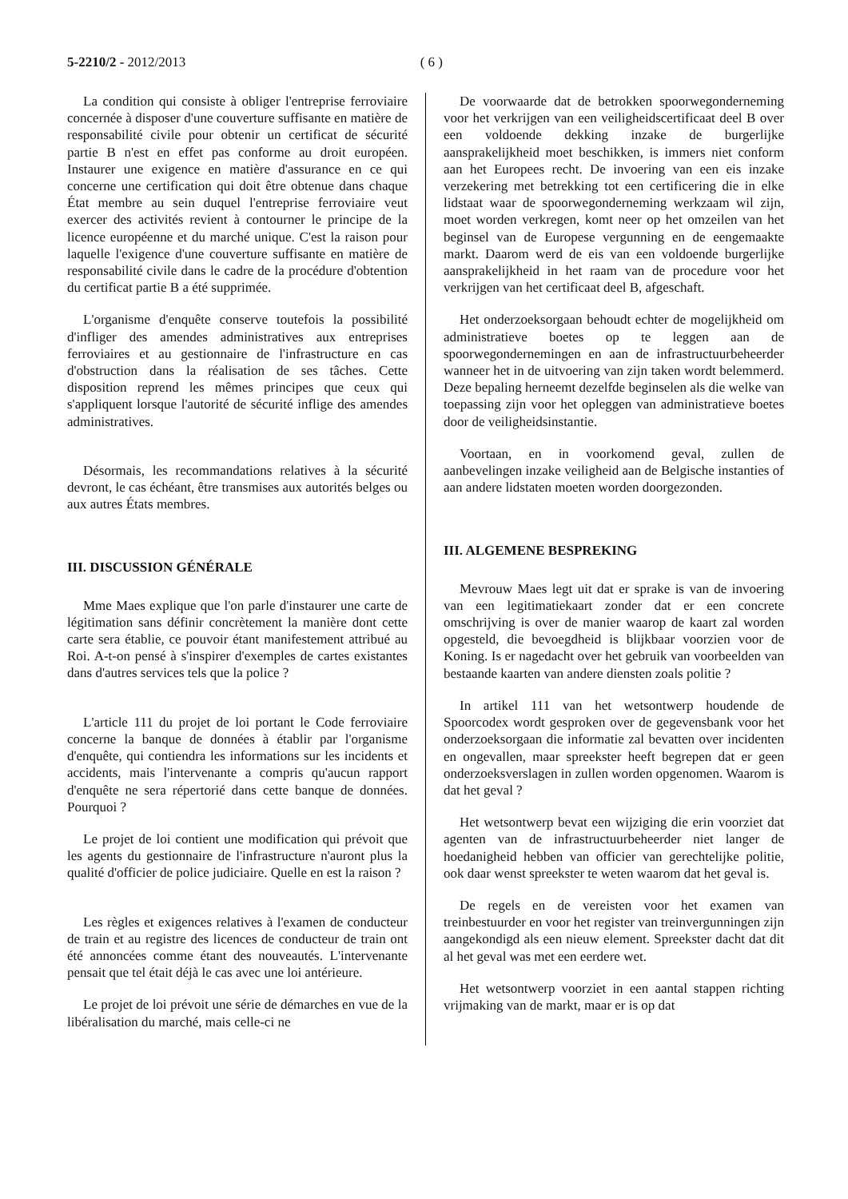5-2210/2 - 2012/2013 ( 6 )
La condition qui consiste à obliger l'entreprise ferroviaire concernée à disposer d'une couverture suffisante en matière de responsabilité civile pour obtenir un certificat de sécurité partie B n'est en effet pas conforme au droit européen. Instaurer une exigence en matière d'assurance en ce qui concerne une certification qui doit être obtenue dans chaque État membre au sein duquel l'entreprise ferroviaire veut exercer des activités revient à contourner le principe de la licence européenne et du marché unique. C'est la raison pour laquelle l'exigence d'une couverture suffisante en matière de responsabilité civile dans le cadre de la procédure d'obtention du certificat partie B a été supprimée.
L'organisme d'enquête conserve toutefois la possibilité d'infliger des amendes administratives aux entreprises ferroviaires et au gestionnaire de l'infrastructure en cas d'obstruction dans la réalisation de ses tâches. Cette disposition reprend les mêmes principes que ceux qui s'appliquent lorsque l'autorité de sécurité inflige des amendes administratives.
Désormais, les recommandations relatives à la sécurité devront, le cas échéant, être transmises aux autorités belges ou aux autres États membres.
III. DISCUSSION GÉNÉRALE
Mme Maes explique que l'on parle d'instaurer une carte de légitimation sans définir concrètement la manière dont cette carte sera établie, ce pouvoir étant manifestement attribué au Roi. A-t-on pensé à s'inspirer d'exemples de cartes existantes dans d'autres services tels que la police ?
L'article 111 du projet de loi portant le Code ferroviaire concerne la banque de données à établir par l'organisme d'enquête, qui contiendra les informations sur les incidents et accidents, mais l'intervenante a compris qu'aucun rapport d'enquête ne sera répertorié dans cette banque de données. Pourquoi ?
Le projet de loi contient une modification qui prévoit que les agents du gestionnaire de l'infrastructure n'auront plus la qualité d'officier de police judiciaire. Quelle en est la raison ?
Les règles et exigences relatives à l'examen de conducteur de train et au registre des licences de conducteur de train ont été annoncées comme étant des nouveautés. L'intervenante pensait que tel était déjà le cas avec une loi antérieure.
Le projet de loi prévoit une série de démarches en vue de la libéralisation du marché, mais celle-ci ne
De voorwaarde dat de betrokken spoorwegonderneming voor het verkrijgen van een veiligheidscertificaat deel B over een voldoende dekking inzake de burgerlijke aansprakelijkheid moet beschikken, is immers niet conform aan het Europees recht. De invoering van een eis inzake verzekering met betrekking tot een certificering die in elke lidstaat waar de spoorwegonderneming werkzaam wil zijn, moet worden verkregen, komt neer op het omzeilen van het beginsel van de Europese vergunning en de eengemaakte markt. Daarom werd de eis van een voldoende burgerlijke aansprakelijkheid in het raam van de procedure voor het verkrijgen van het certificaat deel B, afgeschaft.
Het onderzoeksorgaan behoudt echter de mogelijkheid om administratieve boetes op te leggen aan de spoorwegondernemingen en aan de infrastructuurbeheerder wanneer het in de uitvoering van zijn taken wordt belemmerd. Deze bepaling herneemt dezelfde beginselen als die welke van toepassing zijn voor het opleggen van administratieve boetes door de veiligheidsinstantie.
Voortaan, en in voorkomend geval, zullen de aanbevelingen inzake veiligheid aan de Belgische instanties of aan andere lidstaten moeten worden doorgezonden.
III. ALGEMENE BESPREKING
Mevrouw Maes legt uit dat er sprake is van de invoering van een legitimatiekaart zonder dat er een concrete omschrijving is over de manier waarop de kaart zal worden opgesteld, die bevoegdheid is blijkbaar voorzien voor de Koning. Is er nagedacht over het gebruik van voorbeelden van bestaande kaarten van andere diensten zoals politie ?
In artikel 111 van het wetsontwerp houdende de Spoorcodex wordt gesproken over de gegevensbank voor het onderzoeksorgaan die informatie zal bevatten over incidenten en ongevallen, maar spreekster heeft begrepen dat er geen onderzoeksverslagen in zullen worden opgenomen. Waarom is dat het geval ?
Het wetsontwerp bevat een wijziging die erin voorziet dat agenten van de infrastructuurbeheerder niet langer de hoedanigheid hebben van officier van gerechtelijke politie, ook daar wenst spreekster te weten waarom dat het geval is.
De regels en de vereisten voor het examen van treinbestuurder en voor het register van treinvergunningen zijn aangekondigd als een nieuw element. Spreekster dacht dat dit al het geval was met een eerdere wet.
Het wetsontwerp voorziet in een aantal stappen richting vrijmaking van de markt, maar er is op dat